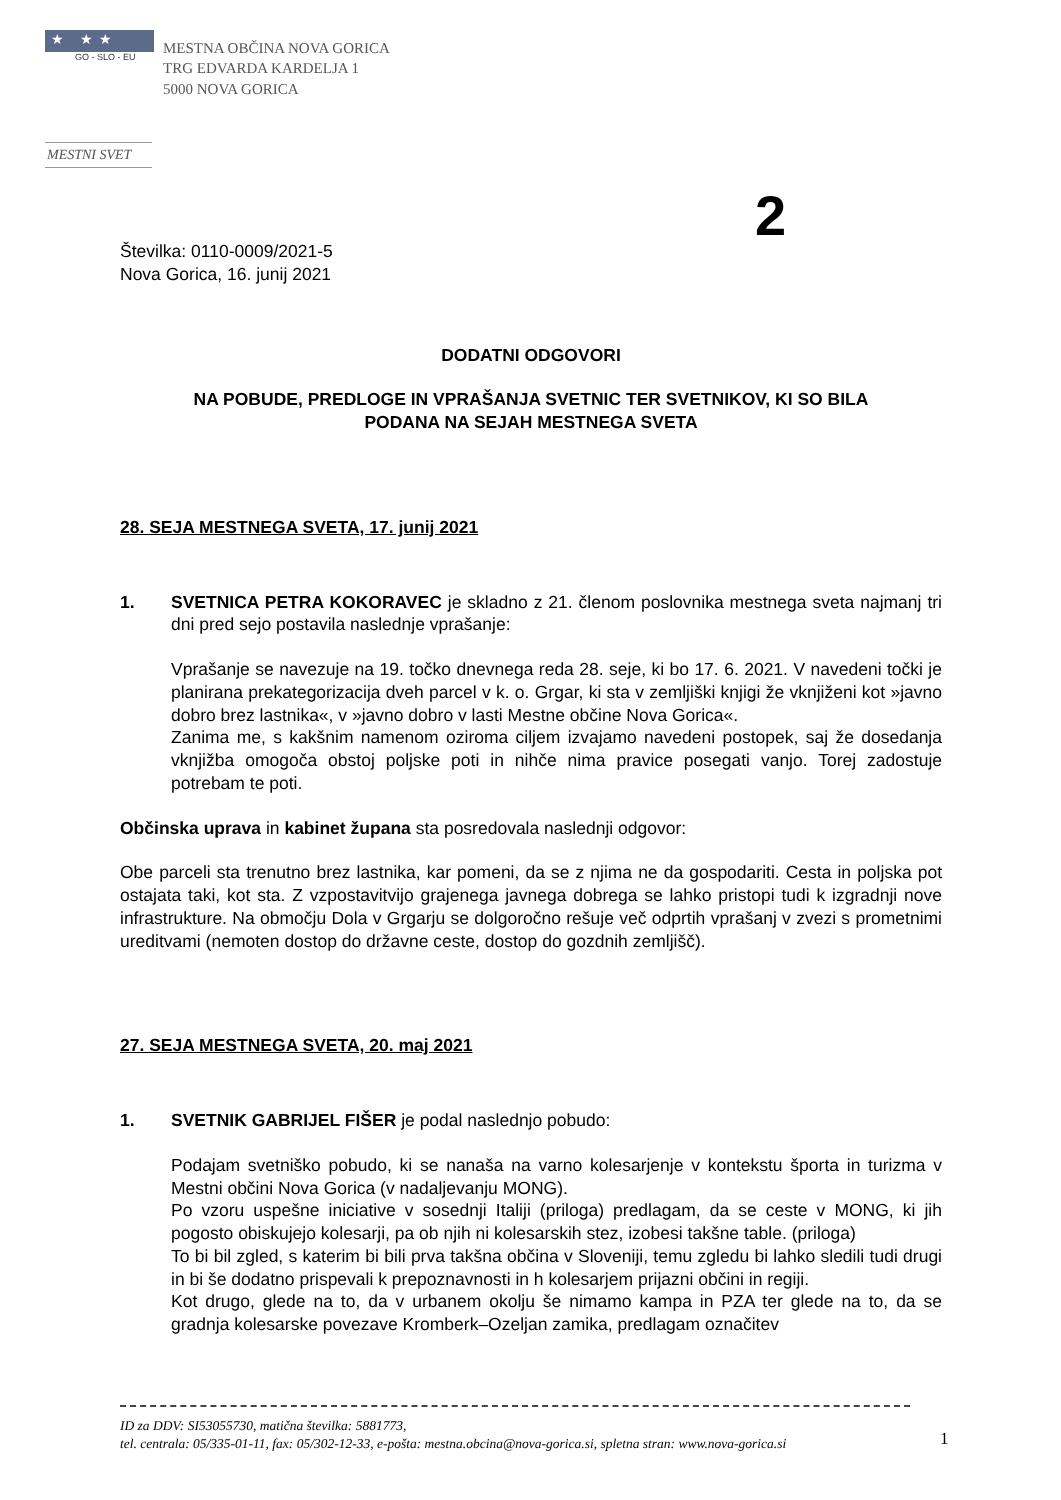★ ★★
GO - SLO - EU
MESTNA OBČINA NOVA GORICA
TRG EDVARDA KARDELJA 1
5000 NOVA GORICA
MESTNI SVET
2
Številka: 0110-0009/2021-5
Nova Gorica, 16. junij 2021
DODATNI ODGOVORI
NA POBUDE, PREDLOGE IN VPRAŠANJA SVETNIC TER SVETNIKOV, KI SO BILA
PODANA NA SEJAH MESTNEGA SVETA
28. SEJA MESTNEGA SVETA, 17. junij 2021
1. SVETNICA PETRA KOKORAVEC je skladno z 21. členom poslovnika mestnega sveta najmanj tri dni pred sejo postavila naslednje vprašanje:
Vprašanje se navezuje na 19. točko dnevnega reda 28. seje, ki bo 17. 6. 2021. V navedeni točki je planirana prekategorizacija dveh parcel v k. o. Grgar, ki sta v zemljiški knjigi že vknjiženi kot »javno dobro brez lastnika«, v »javno dobro v lasti Mestne občine Nova Gorica«.
Zanima me, s kakšnim namenom oziroma ciljem izvajamo navedeni postopek, saj že dosedanja vknjižba omogoča obstoj poljske poti in nihče nima pravice posegati vanjo. Torej zadostuje potrebam te poti.
Občinska uprava in kabinet župana sta posredovala naslednji odgovor:
Obe parceli sta trenutno brez lastnika, kar pomeni, da se z njima ne da gospodariti. Cesta in poljska pot ostajata taki, kot sta. Z vzpostavitvijo grajenega javnega dobrega se lahko pristopi tudi k izgradnji nove infrastrukture. Na območju Dola v Grgarju se dolgoročno rešuje več odprtih vprašanj v zvezi s prometnimi ureditvami (nemoten dostop do državne ceste, dostop do gozdnih zemljišč).
27. SEJA MESTNEGA SVETA, 20. maj 2021
1. SVETNIK GABRIJEL FIŠER je podal naslednjo pobudo:
Podajam svetniško pobudo, ki se nanaša na varno kolesarjenje v kontekstu športa in turizma v Mestni občini Nova Gorica (v nadaljevanju MONG).
Po vzoru uspešne iniciative v sosednji Italiji (priloga) predlagam, da se ceste v MONG, ki jih pogosto obiskujejo kolesarji, pa ob njih ni kolesarskih stez, izobesi takšne table. (priloga)
To bi bil zgled, s katerim bi bili prva takšna občina v Sloveniji, temu zgledu bi lahko sledili tudi drugi in bi še dodatno prispevali k prepoznavnosti in h kolesarjem prijazni občini in regiji.
Kot drugo, glede na to, da v urbanem okolju še nimamo kampa in PZA ter glede na to, da se gradnja kolesarske povezave Kromberk–Ozeljan zamika, predlagam označitev
ID za DDV: SI53055730, matična številka: 5881773,
tel. centrala: 05/335-01-11, fax: 05/302-12-33, e-pošta: mestna.obcina@nova-gorica.si, spletna stran: www.nova-gorica.si
1